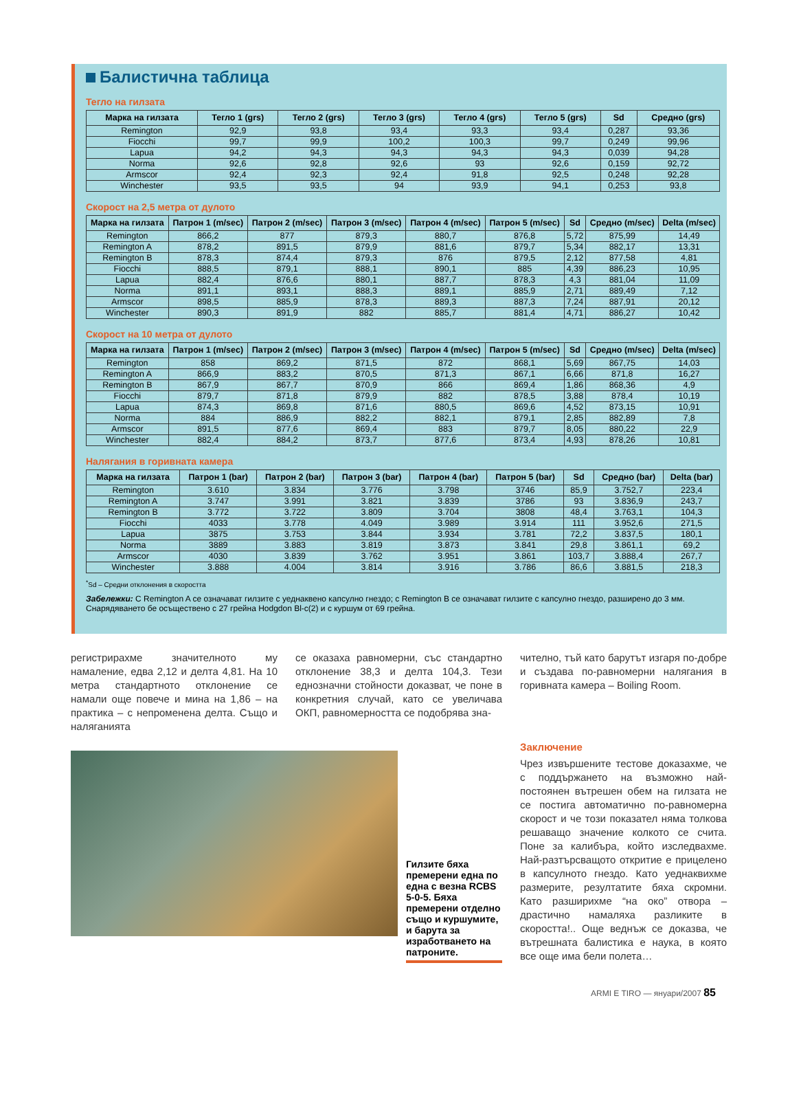Балистична таблица
Тегло на гилзата
| Марка на гилзата | Тегло 1 (grs) | Тегло 2 (grs) | Тегло 3 (grs) | Тегло 4 (grs) | Тегло 5 (grs) | Sd | Средно (grs) |
| --- | --- | --- | --- | --- | --- | --- | --- |
| Remington | 92,9 | 93,8 | 93,4 | 93,3 | 93,4 | 0,287 | 93,36 |
| Fiocchi | 99,7 | 99,9 | 100,2 | 100,3 | 99,7 | 0,249 | 99,96 |
| Lapua | 94,2 | 94,3 | 94,3 | 94,3 | 94,3 | 0,039 | 94,28 |
| Norma | 92,6 | 92,8 | 92,6 | 93 | 92,6 | 0,159 | 92,72 |
| Armscor | 92,4 | 92,3 | 92,4 | 91,8 | 92,5 | 0,248 | 92,28 |
| Winchester | 93,5 | 93,5 | 94 | 93,9 | 94,1 | 0,253 | 93,8 |
Скорост на 2,5 метра от дулото
| Марка на гилзата | Патрон 1 (m/sec) | Патрон 2 (m/sec) | Патрон 3 (m/sec) | Патрон 4 (m/sec) | Патрон 5 (m/sec) | Sd | Средно (m/sec) | Delta (m/sec) |
| --- | --- | --- | --- | --- | --- | --- | --- | --- |
| Remington | 866,2 | 877 | 879,3 | 880,7 | 876,8 | 5,72 | 875,99 | 14,49 |
| Remington A | 878,2 | 891,5 | 879,9 | 881,6 | 879,7 | 5,34 | 882,17 | 13,31 |
| Remington B | 878,3 | 874,4 | 879,3 | 876 | 879,5 | 2,12 | 877,58 | 4,81 |
| Fiocchi | 888,5 | 879,1 | 888,1 | 890,1 | 885 | 4,39 | 886,23 | 10,95 |
| Lapua | 882,4 | 876,6 | 880,1 | 887,7 | 878,3 | 4,3 | 881,04 | 11,09 |
| Norma | 891,1 | 893,1 | 888,3 | 889,1 | 885,9 | 2,71 | 889,49 | 7,12 |
| Armscor | 898,5 | 885,9 | 878,3 | 889,3 | 887,3 | 7,24 | 887,91 | 20,12 |
| Winchester | 890,3 | 891,9 | 882 | 885,7 | 881,4 | 4,71 | 886,27 | 10,42 |
Скорост на 10 метра от дулото
| Марка на гилзата | Патрон 1 (m/sec) | Патрон 2 (m/sec) | Патрон 3 (m/sec) | Патрон 4 (m/sec) | Патрон 5 (m/sec) | Sd | Средно (m/sec) | Delta (m/sec) |
| --- | --- | --- | --- | --- | --- | --- | --- | --- |
| Remington | 858 | 869,2 | 871,5 | 872 | 868,1 | 5,69 | 867,75 | 14,03 |
| Remington A | 866,9 | 883,2 | 870,5 | 871,3 | 867,1 | 6,66 | 871,8 | 16,27 |
| Remington B | 867,9 | 867,7 | 870,9 | 866 | 869,4 | 1,86 | 868,36 | 4,9 |
| Fiocchi | 879,7 | 871,8 | 879,9 | 882 | 878,5 | 3,88 | 878,4 | 10,19 |
| Lapua | 874,3 | 869,8 | 871,6 | 880,5 | 869,6 | 4,52 | 873,15 | 10,91 |
| Norma | 884 | 886,9 | 882,2 | 882,1 | 879,1 | 2,85 | 882,89 | 7,8 |
| Armscor | 891,5 | 877,6 | 869,4 | 883 | 879,7 | 8,05 | 880,22 | 22,9 |
| Winchester | 882,4 | 884,2 | 873,7 | 877,6 | 873,4 | 4,93 | 878,26 | 10,81 |
Налягания в горивната камера
| Марка на гилзата | Патрон 1 (bar) | Патрон 2 (bar) | Патрон 3 (bar) | Патрон 4 (bar) | Патрон 5 (bar) | Sd | Средно (bar) | Delta (bar) |
| --- | --- | --- | --- | --- | --- | --- | --- | --- |
| Remington | 3.610 | 3.834 | 3.776 | 3.798 | 3746 | 85,9 | 3.752,7 | 223,4 |
| Remington A | 3.747 | 3.991 | 3.821 | 3.839 | 3786 | 93 | 3.836,9 | 243,7 |
| Remington B | 3.772 | 3.722 | 3.809 | 3.704 | 3808 | 48,4 | 3.763,1 | 104,3 |
| Fiocchi | 4033 | 3.778 | 4.049 | 3.989 | 3.914 | 111 | 3.952,6 | 271,5 |
| Lapua | 3875 | 3.753 | 3.844 | 3.934 | 3.781 | 72,2 | 3.837,5 | 180,1 |
| Norma | 3889 | 3.883 | 3.819 | 3.873 | 3.841 | 29,8 | 3.861,1 | 69,2 |
| Armscor | 4030 | 3.839 | 3.762 | 3.951 | 3.861 | 103,7 | 3.888,4 | 267,7 |
| Winchester | 3.888 | 4.004 | 3.814 | 3.916 | 3.786 | 86,6 | 3.881,5 | 218,3 |
<sup>*</sup> Sd – Средни отклонения в скоростта
Забележки: С Remington A се означават гилзите с уеднаквено капсулно гнездо; с Remington B се означават гилзите с капсулно гнездо, разширено до 3 мм. Снарядяването бе осъществено с 27 грейна Hodgdon Bl-c(2) и с куршум от 69 грейна.
регистрирахме значителното му намаление, едва 2,12 и делта 4,81. На 10 метра стандартното отклонение се намали още повече и мина на 1,86 – на практика – с непроменена делта. Също и наляганията
се оказаха равномерни, със стандартно отклонение 38,3 и делта 104,3. Тези еднозначни стойности доказват, че поне в конкретния случай, като се увеличава ОКП, равномерността се подобрява зна-
чително, тъй като барутът изгаря по-добре и създава по-равномерни налягания в горивната камера – Boiling Room.
Гилзите бяха премерени една по една с везна RCBS 5-0-5. Бяха премерени отделно също и куршумите, и барута за изработването на патроните.
Заключение
Чрез извършените тестове доказахме, че с поддържането на възможно най-постоянен вътрешен обем на гилзата не се постига автоматично по-равномерна скорост и че този показател няма толкова решаващо значение колкото се счита. Поне за калибъра, който изследвахме. Най-разтърсващото откритие е прицелено в капсулното гнездо. Като уеднаквихме размерите, резултатите бяха скромни. Като разширихме “на око” отвора – драстично намаляха разликите в скоростта!.. Още веднъж се доказва, че вътрешната балистика е наука, в която все още има бели полета…
ARMI E TIRO — януари/2007 85